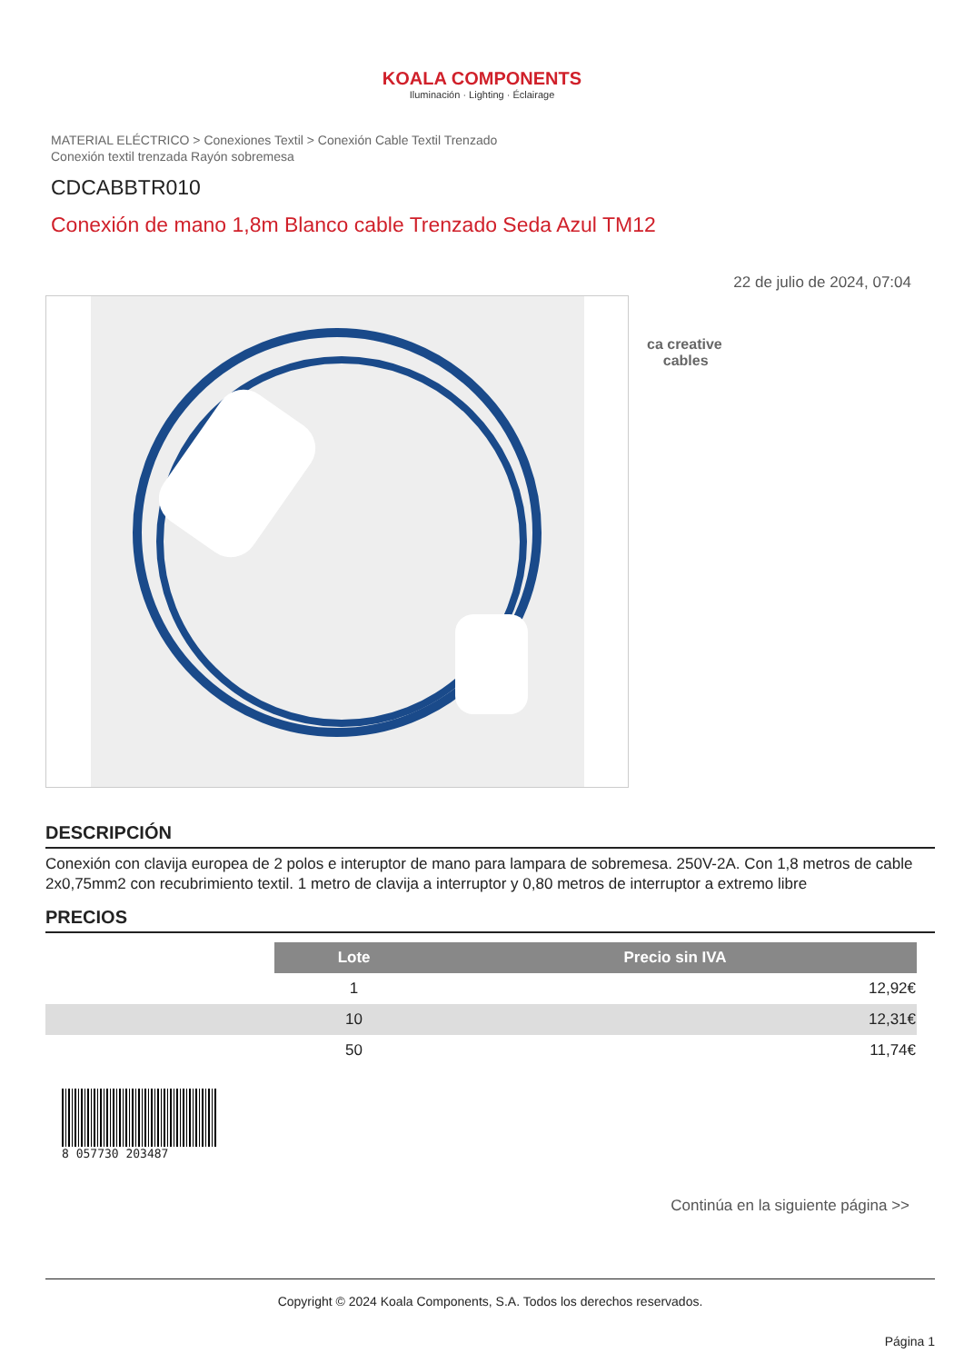KOALA COMPONENTS
Iluminación · Lighting · Éclairage
MATERIAL ELÉCTRICO > Conexiones Textil > Conexión Cable Textil Trenzado
Conexión textil trenzada Rayón sobremesa
CDCABBTR010
Conexión de mano 1,8m Blanco cable Trenzado Seda Azul TM12
22 de julio de 2024, 07:04
ca creative
cables
DESCRIPCIÓN
Conexión con clavija europea de 2 polos e interuptor de mano para lampara de sobremesa. 250V-2A. Con 1,8 metros de cable 2x0,75mm2 con recubrimiento textil. 1 metro de clavija a interruptor y 0,80 metros de interruptor a extremo libre
PRECIOS
| | Lote | Precio sin IVA |
| | 1 | 12,92€ |
| | 10 | 12,31€ |
| | 50 | 11,74€ |
8 057730 203487
Continúa en la siguiente página >>
Copyright © 2024 Koala Components, S.A. Todos los derechos reservados.
Página 1